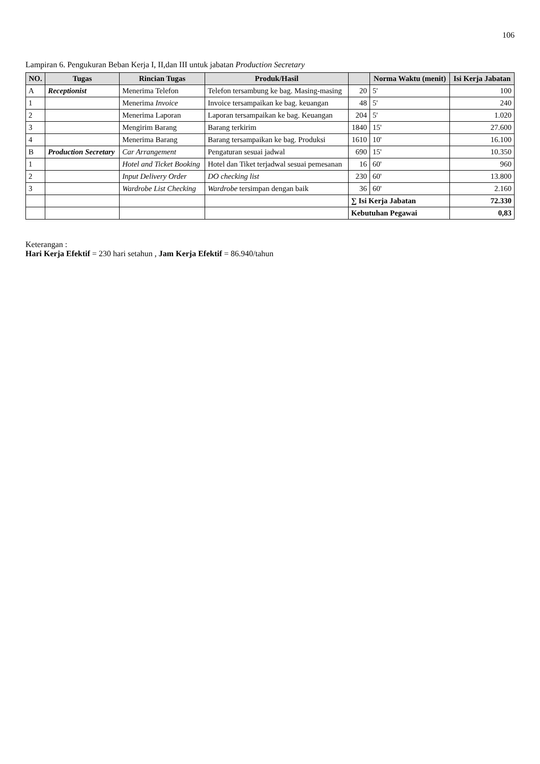106
Lampiran 6. Pengukuran Beban Kerja I, II,dan III untuk jabatan Production Secretary
| NO. | Tugas | Rincian Tugas | Produk/Hasil | | Norma Waktu (menit) | Isi Kerja Jabatan |
| --- | --- | --- | --- | --- | --- | --- |
| A | Receptionist | Menerima Telefon | Telefon tersambung ke bag. Masing-masing | 20 | 5' | 100 |
| 1 | | Menerima Invoice | Invoice tersampaikan ke bag. keuangan | 48 | 5' | 240 |
| 2 | | Menerima Laporan | Laporan tersampaikan ke bag. Keuangan | 204 | 5' | 1.020 |
| 3 | | Mengirim Barang | Barang terkirim | 1840 | 15' | 27.600 |
| 4 | | Menerima Barang | Barang tersampaikan ke bag. Produksi | 1610 | 10' | 16.100 |
| B | Production Secretary | Car Arrangement | Pengaturan sesuai jadwal | 690 | 15' | 10.350 |
| 1 | | Hotel and Ticket Booking | Hotel dan Tiket terjadwal sesuai pemesanan | 16 | 60' | 960 |
| 2 | | Input Delivery Order | DO checking list | 230 | 60' | 13.800 |
| 3 | | Wardrobe List Checking | Wardrobe tersimpan dengan baik | 36 | 60' | 2.160 |
| | | | | ∑ Isi Kerja Jabatan | | 72.330 |
| | | | | Kebutuhan Pegawai | | 0,83 |
Keterangan :
Hari Kerja Efektif = 230 hari setahun , Jam Kerja Efektif = 86.940/tahun